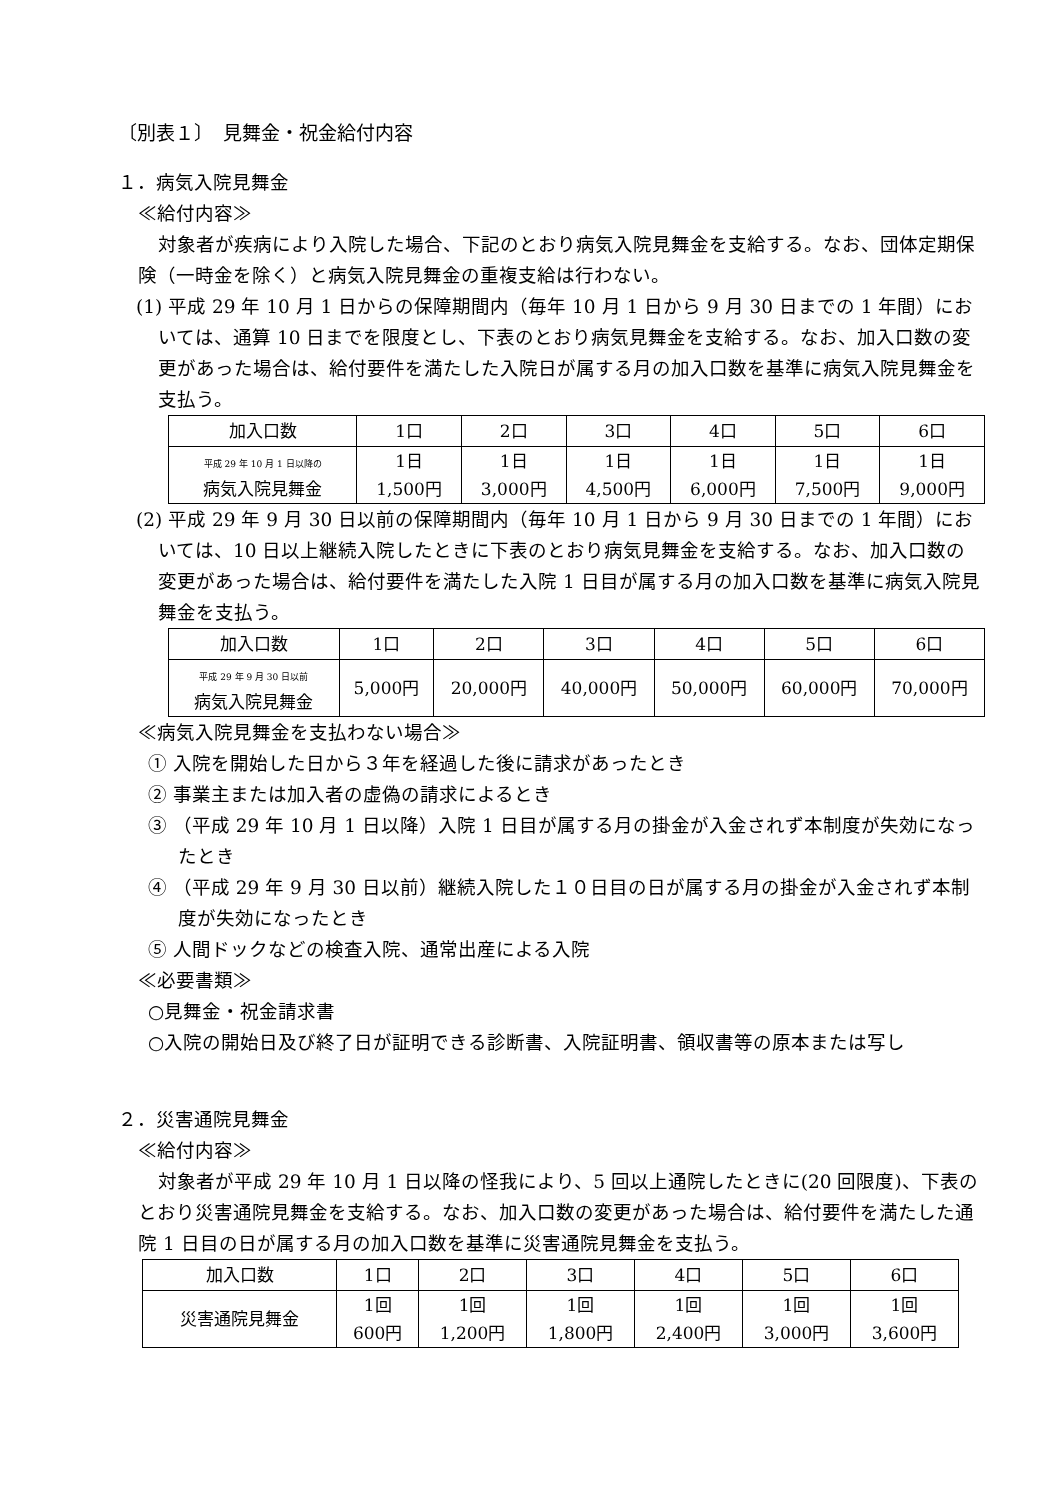〔別表１〕　見舞金・祝金給付内容
１．病気入院見舞金
≪給付内容≫
対象者が疾病により入院した場合、下記のとおり病気入院見舞金を支給する。なお、団体定期保険（一時金を除く）と病気入院見舞金の重複支給は行わない。
(1) 平成 29 年 10 月 1 日からの保障期間内（毎年 10 月 1 日から 9 月 30 日までの 1 年間）においては、通算 10 日までを限度とし、下表のとおり病気見舞金を支給する。なお、加入口数の変更があった場合は、給付要件を満たした入院日が属する月の加入口数を基準に病気入院見舞金を支払う。
| 加入口数 | 1口 | 2口 | 3口 | 4口 | 5口 | 6口 |
| --- | --- | --- | --- | --- | --- | --- |
| 平成 29 年 10 月 1 日以降の 病気入院見舞金 | 1日 1,500円 | 1日 3,000円 | 1日 4,500円 | 1日 6,000円 | 1日 7,500円 | 1日 9,000円 |
(2) 平成 29 年 9 月 30 日以前の保障期間内（毎年 10 月 1 日から 9 月 30 日までの 1 年間）においては、10 日以上継続入院したときに下表のとおり病気見舞金を支給する。なお、加入口数の変更があった場合は、給付要件を満たした入院 1 日目が属する月の加入口数を基準に病気入院見舞金を支払う。
| 加入口数 | 1口 | 2口 | 3口 | 4口 | 5口 | 6口 |
| --- | --- | --- | --- | --- | --- | --- |
| 平成 29 年 9 月 30 日以前 病気入院見舞金 | 5,000円 | 20,000円 | 40,000円 | 50,000円 | 60,000円 | 70,000円 |
≪病気入院見舞金を支払わない場合≫
① 入院を開始した日から３年を経過した後に請求があったとき
② 事業主または加入者の虚偽の請求によるとき
③ （平成 29 年 10 月 1 日以降）入院 1 日目が属する月の掛金が入金されず本制度が失効になったとき
④ （平成 29 年 9 月 30 日以前）継続入院した１０日目の日が属する月の掛金が入金されず本制度が失効になったとき
⑤ 人間ドックなどの検査入院、通常出産による入院
≪必要書類≫
○見舞金・祝金請求書
○入院の開始日及び終了日が証明できる診断書、入院証明書、領収書等の原本または写し
２．災害通院見舞金
≪給付内容≫
対象者が平成 29 年 10 月 1 日以降の怪我により、5 回以上通院したときに(20 回限度)、下表のとおり災害通院見舞金を支給する。なお、加入口数の変更があった場合は、給付要件を満たした通院 1 日目の日が属する月の加入口数を基準に災害通院見舞金を支払う。
| 加入口数 | 1口 | 2口 | 3口 | 4口 | 5口 | 6口 |
| --- | --- | --- | --- | --- | --- | --- |
| 災害通院見舞金 | 1回 600円 | 1回 1,200円 | 1回 1,800円 | 1回 2,400円 | 1回 3,000円 | 1回 3,600円 |